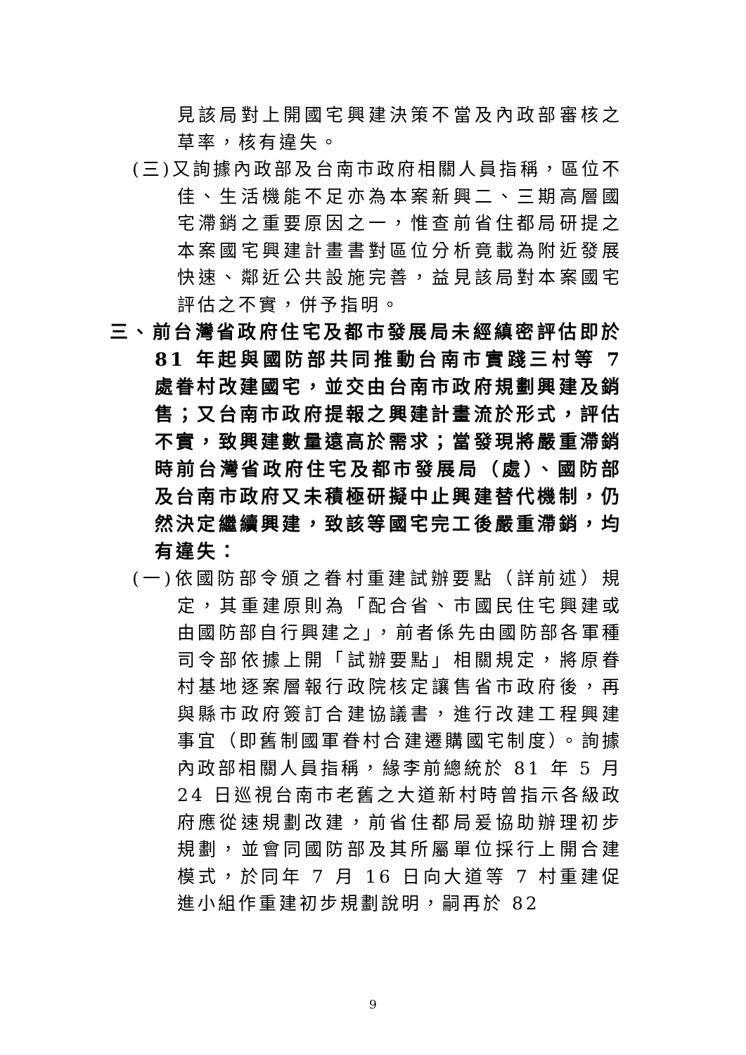見該局對上開國宅興建決策不當及內政部審核之草率，核有違失。
(三)又詢據內政部及台南市政府相關人員指稱，區位不佳、生活機能不足亦為本案新興二、三期高層國宅滯銷之重要原因之一，惟查前省住都局研提之本案國宅興建計畫書對區位分析竟載為附近發展快速、鄰近公共設施完善，益見該局對本案國宅評估之不實，併予指明。
三、前台灣省政府住宅及都市發展局未經縝密評估即於 81 年起與國防部共同推動台南市實踐三村等 7 處眷村改建國宅，並交由台南市政府規劃興建及銷售；又台南市政府提報之興建計畫流於形式，評估不實，致興建數量遠高於需求；當發現將嚴重滯銷時前台灣省政府住宅及都市發展局（處）、國防部及台南市政府又未積極研擬中止興建替代機制，仍然決定繼續興建，致該等國宅完工後嚴重滯銷，均有違失：
(一)依國防部令頒之眷村重建試辦要點（詳前述）規定，其重建原則為「配合省、市國民住宅興建或由國防部自行興建之」，前者係先由國防部各軍種司令部依據上開「試辦要點」相關規定，將原眷村基地逐案層報行政院核定讓售省市政府後，再與縣市政府簽訂合建協議書，進行改建工程興建事宜（即舊制國軍眷村合建遷購國宅制度）。詢據內政部相關人員指稱，緣李前總統於 81 年 5 月 24 日巡視台南市老舊之大道新村時曾指示各級政府應從速規劃改建，前省住都局爰協助辦理初步規劃，並會同國防部及其所屬單位採行上開合建模式，於同年 7 月 16 日向大道等 7 村重建促進小組作重建初步規劃說明，嗣再於 82
9